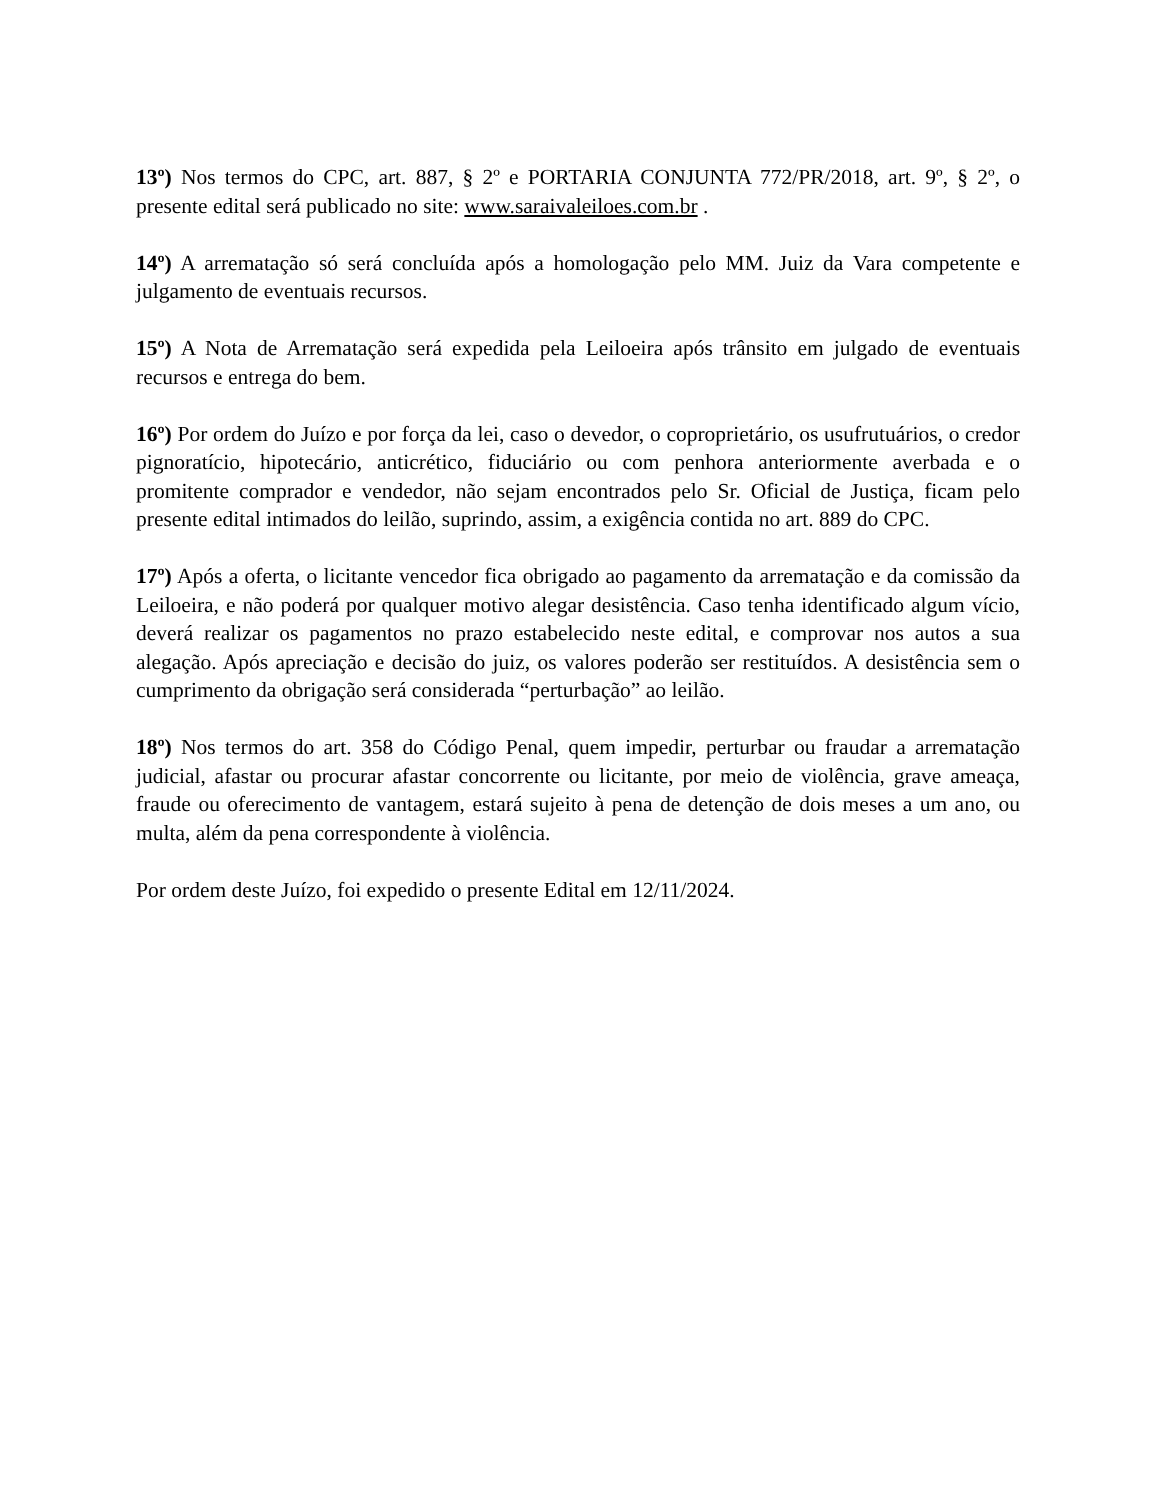13º) Nos termos do CPC, art. 887, § 2º e PORTARIA CONJUNTA 772/PR/2018, art. 9º, § 2º, o presente edital será publicado no site: www.saraivaleiloes.com.br .
14º) A arrematação só será concluída após a homologação pelo MM. Juiz da Vara competente e julgamento de eventuais recursos.
15º) A Nota de Arrematação será expedida pela Leiloeira após trânsito em julgado de eventuais recursos e entrega do bem.
16º) Por ordem do Juízo e por força da lei, caso o devedor, o coproprietário, os usufrutuários, o credor pignoratício, hipotecário, anticrético, fiduciário ou com penhora anteriormente averbada e o promitente comprador e vendedor, não sejam encontrados pelo Sr. Oficial de Justiça, ficam pelo presente edital intimados do leilão, suprindo, assim, a exigência contida no art. 889 do CPC.
17º) Após a oferta, o licitante vencedor fica obrigado ao pagamento da arrematação e da comissão da Leiloeira, e não poderá por qualquer motivo alegar desistência. Caso tenha identificado algum vício, deverá realizar os pagamentos no prazo estabelecido neste edital, e comprovar nos autos a sua alegação. Após apreciação e decisão do juiz, os valores poderão ser restituídos. A desistência sem o cumprimento da obrigação será considerada “perturbação” ao leilão.
18º) Nos termos do art. 358 do Código Penal, quem impedir, perturbar ou fraudar a arrematação judicial, afastar ou procurar afastar concorrente ou licitante, por meio de violência, grave ameaça, fraude ou oferecimento de vantagem, estará sujeito à pena de detenção de dois meses a um ano, ou multa, além da pena correspondente à violência.
Por ordem deste Juízo, foi expedido o presente Edital em 12/11/2024.